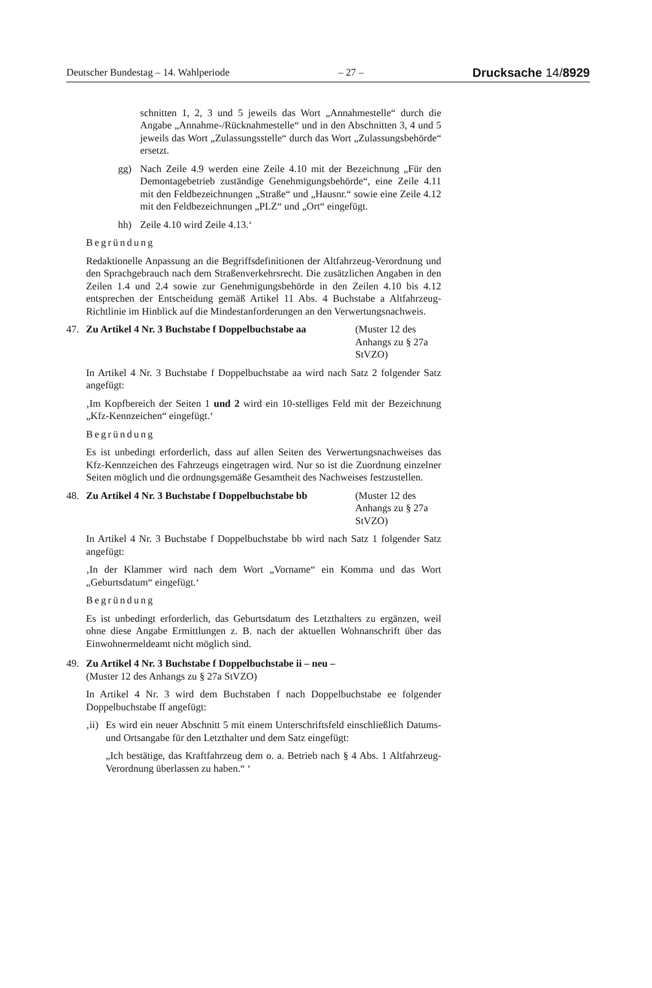Deutscher Bundestag – 14. Wahlperiode – 27 – Drucksache 14/8929
schnitten 1, 2, 3 und 5 jeweils das Wort „Annahmestelle“ durch die Angabe „Annahme-/Rücknahmestelle“ und in den Abschnitten 3, 4 und 5 jeweils das Wort „Zulassungsstelle“ durch das Wort „Zulassungsbehörde“ ersetzt.
gg) Nach Zeile 4.9 werden eine Zeile 4.10 mit der Bezeichnung „Für den Demontagebetrieb zuständige Genehmigungsbehörde“, eine Zeile 4.11 mit den Feldbezeichnungen „Straße“ und „Hausnr.“ sowie eine Zeile 4.12 mit den Feldbezeichnungen „PLZ“ und „Ort“ eingefügt.
hh) Zeile 4.10 wird Zeile 4.13.‘
Begründung
Redaktionelle Anpassung an die Begriffsdefinitionen der Altfahrzeug-Verordnung und den Sprachgebrauch nach dem Straßenverkehrsrecht. Die zusätzlichen Angaben in den Zeilen 1.4 und 2.4 sowie zur Genehmigungsbehörde in den Zeilen 4.10 bis 4.12 entsprechen der Entscheidung gemäß Artikel 11 Abs. 4 Buchstabe a Altfahrzeug-Richtlinie im Hinblick auf die Mindestanforderungen an den Verwertungsnachweis.
47. Zu Artikel 4 Nr. 3 Buchstabe f Doppelbuchstabe aa (Muster 12 des Anhangs zu § 27a StVZO)
In Artikel 4 Nr. 3 Buchstabe f Doppelbuchstabe aa wird nach Satz 2 folgender Satz angefügt:
‚Im Kopfbereich der Seiten 1 und 2 wird ein 10-stelliges Feld mit der Bezeichnung „Kfz-Kennzeichen“ eingefügt.‘
Begründung
Es ist unbedingt erforderlich, dass auf allen Seiten des Verwertungsnachweises das Kfz-Kennzeichen des Fahrzeugs eingetragen wird. Nur so ist die Zuordnung einzelner Seiten möglich und die ordnungsgemäße Gesamtheit des Nachweises festzustellen.
48. Zu Artikel 4 Nr. 3 Buchstabe f Doppelbuchstabe bb (Muster 12 des Anhangs zu § 27a StVZO)
In Artikel 4 Nr. 3 Buchstabe f Doppelbuchstabe bb wird nach Satz 1 folgender Satz angefügt:
‚In der Klammer wird nach dem Wort „Vorname“ ein Komma und das Wort „Geburtsdatum“ eingefügt.‘
Begründung
Es ist unbedingt erforderlich, das Geburtsdatum des Letzthalters zu ergänzen, weil ohne diese Angabe Ermittlungen z. B. nach der aktuellen Wohnanschrift über das Einwohnermeldeamt nicht möglich sind.
49. Zu Artikel 4 Nr. 3 Buchstabe f Doppelbuchstabe ii – neu –
(Muster 12 des Anhangs zu § 27a StVZO)
In Artikel 4 Nr. 3 wird dem Buchstaben f nach Doppelbuchstabe ee folgender Doppelbuchstabe ff angefügt:
‚ii)
Es wird ein neuer Abschnitt 5 mit einem Unterschriftsfeld einschließlich Datums- und Ortsangabe für den Letzthalter und dem Satz eingefügt:
„Ich bestätige, das Kraftfahrzeug dem o. a. Betrieb nach § 4 Abs. 1 Altfahrzeug-Verordnung überlassen zu haben.“ ‘